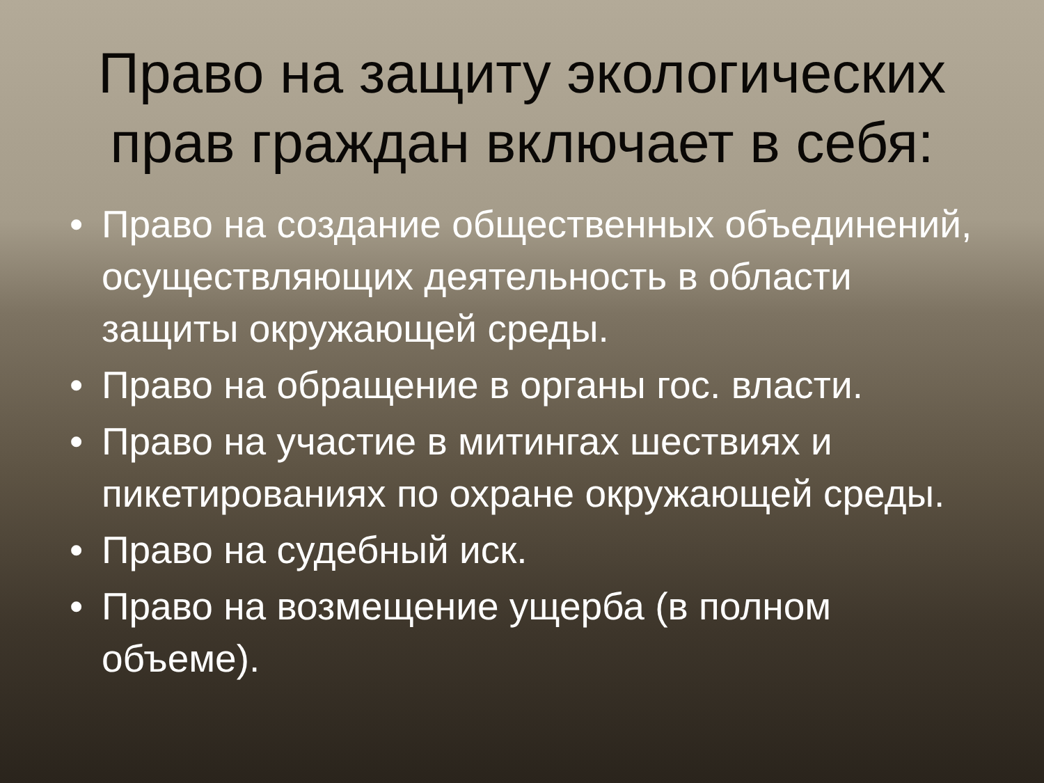Право на защиту экологических
прав граждан включает в себя:
• Право на создание общественных объединений, осуществляющих деятельность в области защиты окружающей среды.
• Право на обращение в органы гос. власти.
• Право на участие в митингах шествиях и пикетированиях по охране окружающей среды.
• Право на судебный иск.
• Право на возмещение ущерба (в полном объеме).